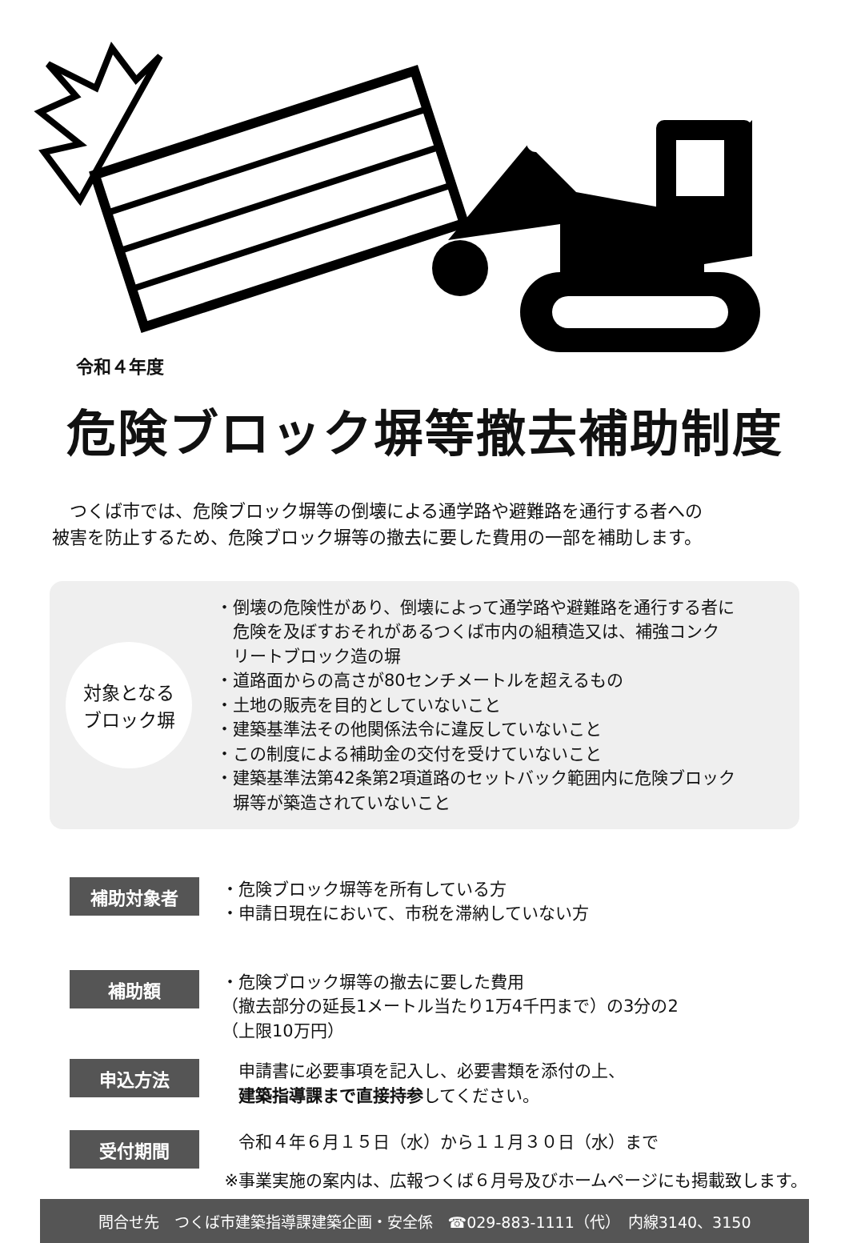令和４年度
危険ブロック塀等撤去補助制度
つくば市では、危険ブロック塀等の倒壊による通学路や避難路を通行する者への
被害を防止するため、危険ブロック塀等の撤去に要した費用の一部を補助します。
対象となる
ブロック塀
・倒壊の危険性があり、倒壊によって通学路や避難路を通行する者に
　危険を及ぼすおそれがあるつくば市内の組積造又は、補強コンク
　リートブロック造の塀
・道路面からの高さが80センチメートルを超えるもの
・土地の販売を目的としていないこと
・建築基準法その他関係法令に違反していないこと
・この制度による補助金の交付を受けていないこと
・建築基準法第42条第2項道路のセットバック範囲内に危険ブロック
　塀等が築造されていないこと
補助対象者
・危険ブロック塀等を所有している方
・申請日現在において、市税を滞納していない方
補助額
・危険ブロック塀等の撤去に要した費用
（撤去部分の延長1メートル当たり1万4千円まで）の3分の2
（上限10万円）
申込方法
　申請書に必要事項を記入し、必要書類を添付の上、
　建築指導課まで直接持参してください。
受付期間
　令和４年６月１５日（水）から１１月３０日（水）まで
※事業実施の案内は、広報つくば６月号及びホームページにも掲載致します。
問合せ先　つくば市建築指導課建築企画・安全係　☎029-883-1111（代）　内線3140、3150